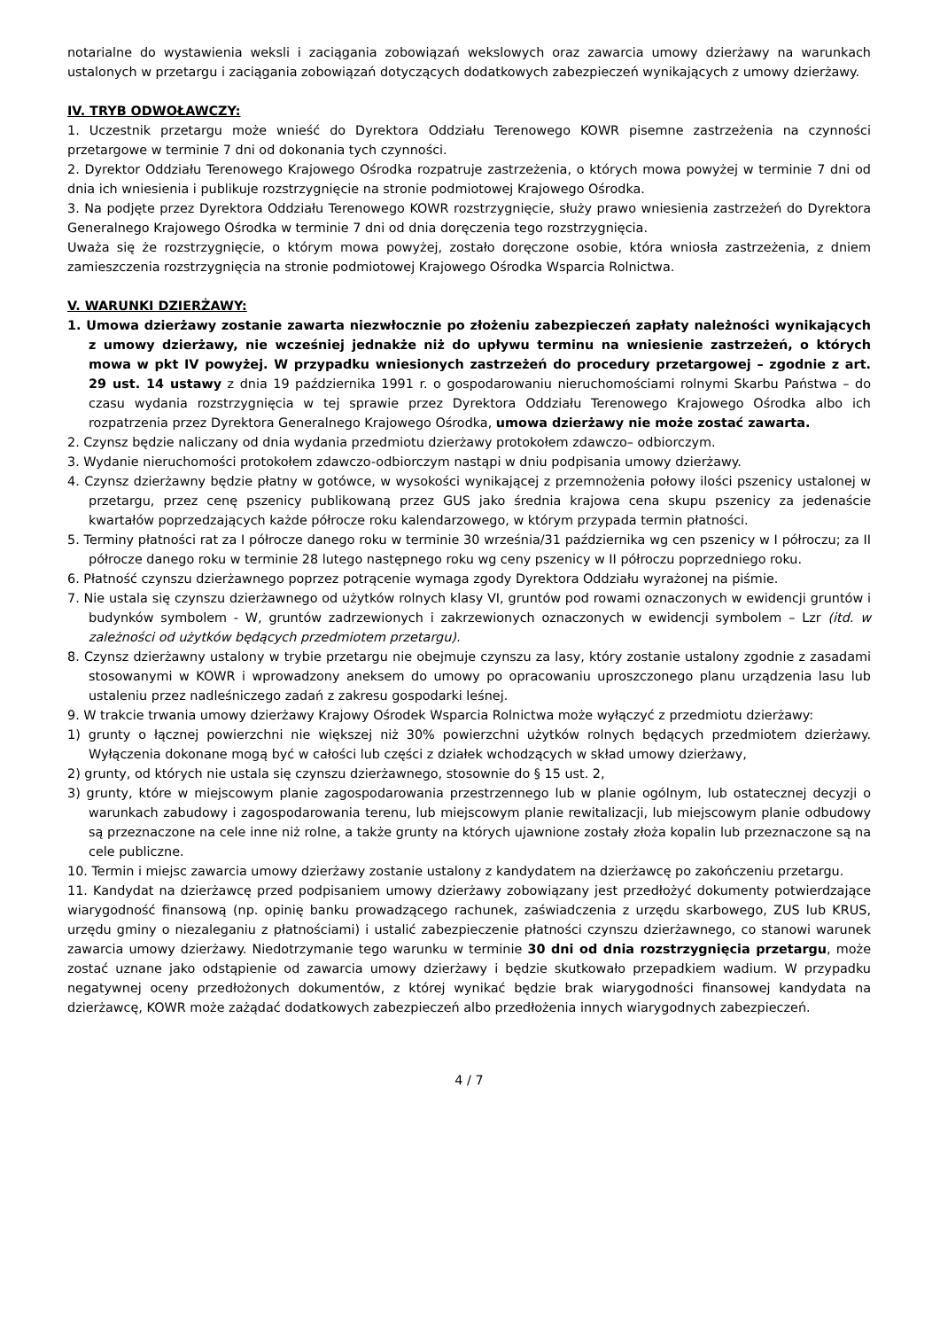notarialne do wystawienia weksli i zaciągania zobowiązań wekslowych oraz zawarcia umowy dzierżawy na warunkach ustalonych w przetargu i zaciągania zobowiązań dotyczących dodatkowych zabezpieczeń wynikających z umowy dzierżawy.
IV. TRYB ODWOŁAWCZY:
1. Uczestnik przetargu może wnieść do Dyrektora Oddziału Terenowego KOWR pisemne zastrzeżenia na czynności przetargowe w terminie 7 dni od dokonania tych czynności.
2. Dyrektor Oddziału Terenowego Krajowego Ośrodka rozpatruje zastrzeżenia, o których mowa powyżej w terminie 7 dni od dnia ich wniesienia i publikuje rozstrzygnięcie na stronie podmiotowej Krajowego Ośrodka.
3. Na podjęte przez Dyrektora Oddziału Terenowego KOWR rozstrzygnięcie, służy prawo wniesienia zastrzeżeń do Dyrektora Generalnego Krajowego Ośrodka w terminie 7 dni od dnia doręczenia tego rozstrzygnięcia.
Uważa się że rozstrzygnięcie, o którym mowa powyżej, zostało doręczone osobie, która wniosła zastrzeżenia, z dniem zamieszczenia rozstrzygnięcia na stronie podmiotowej Krajowego Ośrodka Wsparcia Rolnictwa.
V. WARUNKI DZIERŻAWY:
1. Umowa dzierżawy zostanie zawarta niezwłocznie po złożeniu zabezpieczeń zapłaty należności wynikających z umowy dzierżawy, nie wcześniej jednakże niż do upływu terminu na wniesienie zastrzeżeń, o których mowa w pkt IV powyżej. W przypadku wniesionych zastrzeżeń do procedury przetargowej – zgodnie z art. 29 ust. 14 ustawy z dnia 19 października 1991 r. o gospodarowaniu nieruchomościami rolnymi Skarbu Państwa – do czasu wydania rozstrzygnięcia w tej sprawie przez Dyrektora Oddziału Terenowego Krajowego Ośrodka albo ich rozpatrzenia przez Dyrektora Generalnego Krajowego Ośrodka, umowa dzierżawy nie może zostać zawarta.
2. Czynsz będzie naliczany od dnia wydania przedmiotu dzierżawy protokołem zdawczo– odbiorczym.
3. Wydanie nieruchomości protokołem zdawczo-odbiorczym nastąpi w dniu podpisania umowy dzierżawy.
4. Czynsz dzierżawny będzie płatny w gotówce, w wysokości wynikającej z przemnożenia połowy ilości pszenicy ustalonej w przetargu, przez cenę pszenicy publikowaną przez GUS jako średnia krajowa cena skupu pszenicy za jedenaście kwartałów poprzedzających każde półrocze roku kalendarzowego, w którym przypada termin płatności.
5. Terminy płatności rat za I półrocze danego roku w terminie 30 września/31 października wg cen pszenicy w I półroczu; za II półrocze danego roku w terminie 28 lutego następnego roku wg ceny pszenicy w II półroczu poprzedniego roku.
6. Płatność czynszu dzierżawnego poprzez potrącenie wymaga zgody Dyrektora Oddziału wyrażonej na piśmie.
7. Nie ustala się czynszu dzierżawnego od użytków rolnych klasy VI, gruntów pod rowami oznaczonych w ewidencji gruntów i budynków symbolem - W, gruntów zadrzewionych i zakrzewionych oznaczonych w ewidencji symbolem – Lzr (itd. w zależności od użytków będących przedmiotem przetargu).
8. Czynsz dzierżawny ustalony w trybie przetargu nie obejmuje czynszu za lasy, który zostanie ustalony zgodnie z zasadami stosowanymi w KOWR i wprowadzony aneksem do umowy po opracowaniu uproszczonego planu urządzenia lasu lub ustaleniu przez nadleśniczego zadań z zakresu gospodarki leśnej.
9. W trakcie trwania umowy dzierżawy Krajowy Ośrodek Wsparcia Rolnictwa może wyłączyć z przedmiotu dzierżawy:
1) grunty o łącznej powierzchni nie większej niż 30% powierzchni użytków rolnych będących przedmiotem dzierżawy. Wyłączenia dokonane mogą być w całości lub części z działek wchodzących w skład umowy dzierżawy,
2) grunty, od których nie ustala się czynszu dzierżawnego, stosownie do § 15 ust. 2,
3) grunty, które w miejscowym planie zagospodarowania przestrzennego lub w planie ogólnym, lub ostatecznej decyzji o warunkach zabudowy i zagospodarowania terenu, lub miejscowym planie rewitalizacji, lub miejscowym planie odbudowy są przeznaczone na cele inne niż rolne, a także grunty na których ujawnione zostały złoża kopalin lub przeznaczone są na cele publiczne.
10. Termin i miejsc zawarcia umowy dzierżawy zostanie ustalony z kandydatem na dzierżawcę po zakończeniu przetargu.
11. Kandydat na dzierżawcę przed podpisaniem umowy dzierżawy zobowiązany jest przedłożyć dokumenty potwierdzające wiarygodność finansową (np. opinię banku prowadzącego rachunek, zaświadczenia z urzędu skarbowego, ZUS lub KRUS, urzędu gminy o niezaleganiu z płatnościami) i ustalić zabezpieczenie płatności czynszu dzierżawnego, co stanowi warunek zawarcia umowy dzierżawy. Niedotrzymanie tego warunku w terminie 30 dni od dnia rozstrzygnięcia przetargu, może zostać uznane jako odstąpienie od zawarcia umowy dzierżawy i będzie skutkowało przepadkiem wadium. W przypadku negatywnej oceny przedłożonych dokumentów, z której wynikać będzie brak wiarygodności finansowej kandydata na dzierżawcę, KOWR może zażądać dodatkowych zabezpieczeń albo przedłożenia innych wiarygodnych zabezpieczeń.
4 / 7